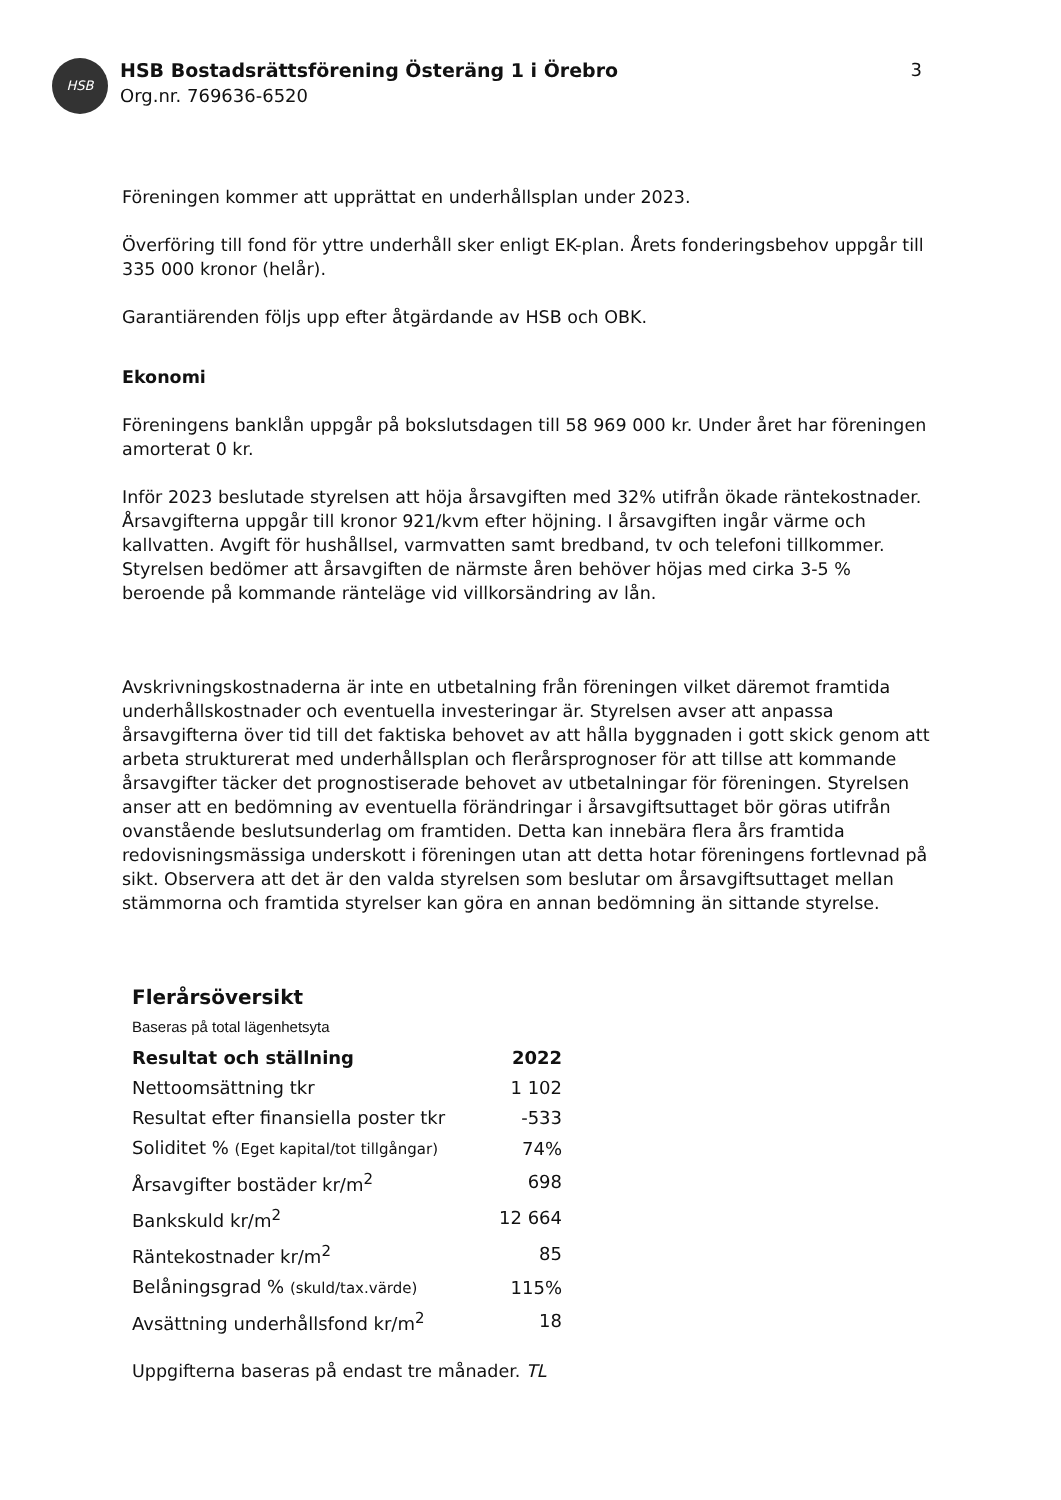HSB
HSB Bostadsrättsförening Österäng 1 i Örebro
Org.nr. 769636-6520
3
Föreningen kommer att upprättat en underhållsplan under 2023.
Överföring till fond för yttre underhåll sker enligt EK-plan. Årets fonderingsbehov uppgår till 335 000 kronor (helår).
Garantiärenden följs upp efter åtgärdande av HSB och OBK.
Ekonomi
Föreningens banklån uppgår på bokslutsdagen till 58 969 000 kr. Under året har föreningen amorterat 0 kr.
Inför 2023 beslutade styrelsen att höja årsavgiften med 32% utifrån ökade räntekostnader. Årsavgifterna uppgår till kronor 921/kvm efter höjning. I årsavgiften ingår värme och kallvatten. Avgift för hushållsel, varmvatten samt bredband, tv och telefoni tillkommer. Styrelsen bedömer att årsavgiften de närmste åren behöver höjas med cirka 3-5 % beroende på kommande ränteläge vid villkorsändring av lån.
Avskrivningskostnaderna är inte en utbetalning från föreningen vilket däremot framtida underhållskostnader och eventuella investeringar är. Styrelsen avser att anpassa årsavgifterna över tid till det faktiska behovet av att hålla byggnaden i gott skick genom att arbeta strukturerat med underhållsplan och flerårsprognoser för att tillse att kommande årsavgifter täcker det prognostiserade behovet av utbetalningar för föreningen. Styrelsen anser att en bedömning av eventuella förändringar i årsavgiftsuttaget bör göras utifrån ovanstående beslutsunderlag om framtiden. Detta kan innebära flera års framtida redovisningsmässiga underskott i föreningen utan att detta hotar föreningens fortlevnad på sikt. Observera att det är den valda styrelsen som beslutar om årsavgiftsuttaget mellan stämmorna och framtida styrelser kan göra en annan bedömning än sittande styrelse.
Flerårsöversikt
Baseras på total lägenhetsyta
| Resultat och ställning | 2022 |
| --- | --- |
| Nettoomsättning tkr | 1 102 |
| Resultat efter finansiella poster tkr | -533 |
| Soliditet % (Eget kapital/tot tillgångar) | 74% |
| Årsavgifter bostäder kr/m<sup>2</sup> | 698 |
| Bankskuld kr/m<sup>2</sup> | 12 664 |
| Räntekostnader kr/m<sup>2</sup> | 85 |
| Belåningsgrad % (skuld/tax.värde) | 115% |
| Avsättning underhållsfond kr/m<sup>2</sup> | 18 |
Uppgifterna baseras på endast tre månader. TL